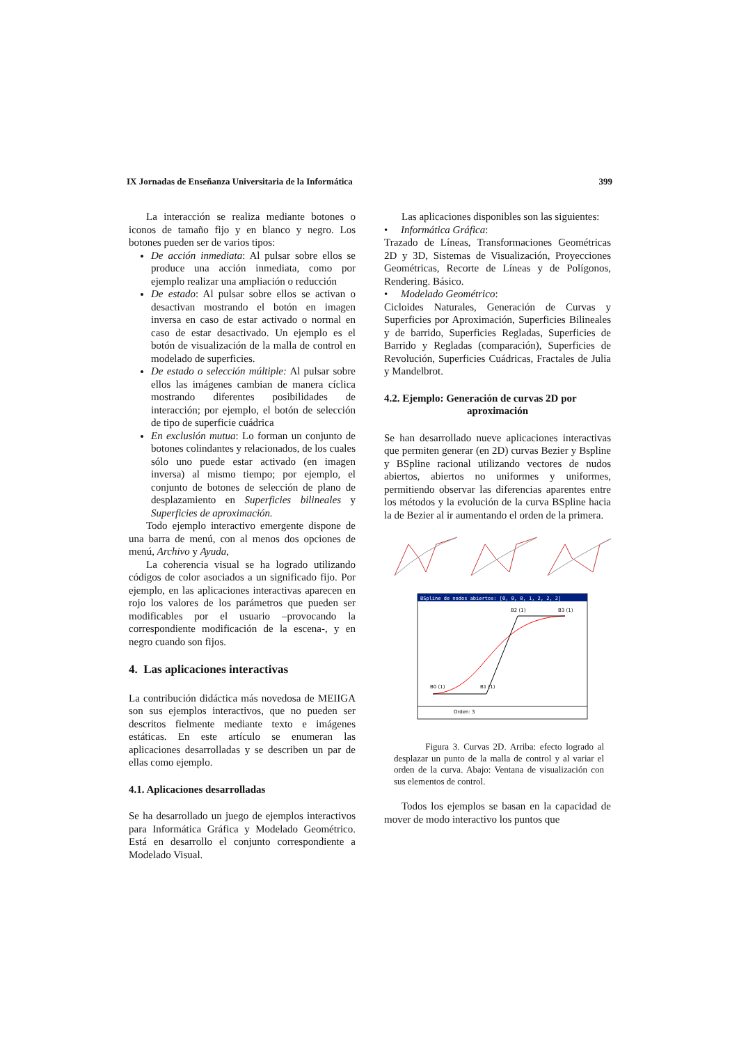IX Jornadas de Enseñanza Universitaria de la Informática 399
La interacción se realiza mediante botones o iconos de tamaño fijo y en blanco y negro. Los botones pueden ser de varios tipos:
De acción inmediata: Al pulsar sobre ellos se produce una acción inmediata, como por ejemplo realizar una ampliación o reducción
De estado: Al pulsar sobre ellos se activan o desactivan mostrando el botón en imagen inversa en caso de estar activado o normal en caso de estar desactivado. Un ejemplo es el botón de visualización de la malla de control en modelado de superficies.
De estado o selección múltiple: Al pulsar sobre ellos las imágenes cambian de manera cíclica mostrando diferentes posibilidades de interacción; por ejemplo, el botón de selección de tipo de superficie cuádrica
En exclusión mutua: Lo forman un conjunto de botones colindantes y relacionados, de los cuales sólo uno puede estar activado (en imagen inversa) al mismo tiempo; por ejemplo, el conjunto de botones de selección de plano de desplazamiento en Superficies bilineales y Superficies de aproximación.
Todo ejemplo interactivo emergente dispone de una barra de menú, con al menos dos opciones de menú, Archivo y Ayuda,
La coherencia visual se ha logrado utilizando códigos de color asociados a un significado fijo. Por ejemplo, en las aplicaciones interactivas aparecen en rojo los valores de los parámetros que pueden ser modificables por el usuario –provocando la correspondiente modificación de la escena-, y en negro cuando son fijos.
4. Las aplicaciones interactivas
La contribución didáctica más novedosa de MEIIGA son sus ejemplos interactivos, que no pueden ser descritos fielmente mediante texto e imágenes estáticas. En este artículo se enumeran las aplicaciones desarrolladas y se describen un par de ellas como ejemplo.
4.1. Aplicaciones desarrolladas
Se ha desarrollado un juego de ejemplos interactivos para Informática Gráfica y Modelado Geométrico. Está en desarrollo el conjunto correspondiente a Modelado Visual.
Las aplicaciones disponibles son las siguientes:
• Informática Gráfica:
Trazado de Líneas, Transformaciones Geométricas 2D y 3D, Sistemas de Visualización, Proyecciones Geométricas, Recorte de Líneas y de Polígonos, Rendering. Básico.
• Modelado Geométrico:
Cicloides Naturales, Generación de Curvas y Superficies por Aproximación, Superficies Bilineales y de barrido, Superficies Regladas, Superficies de Barrido y Regladas (comparación), Superficies de Revolución, Superficies Cuádricas, Fractales de Julia y Mandelbrot.
4.2. Ejemplo: Generación de curvas 2D por
aproximación
Se han desarrollado nueve aplicaciones interactivas que permiten generar (en 2D) curvas Bezier y Bspline y BSpline racional utilizando vectores de nudos abiertos, abiertos no uniformes y uniformes, permitiendo observar las diferencias aparentes entre los métodos y la evolución de la curva BSpline hacia la de Bezier al ir aumentando el orden de la primera.
BSpline de nodos abiertos: [0, 0, 0, 1, 2, 2, 2]
B0 (1)
B1 (1)
B2 (1)
B3 (1)
Orden: 3
Figura 3. Curvas 2D. Arriba: efecto logrado al desplazar un punto de la malla de control y al variar el orden de la curva. Abajo: Ventana de visualización con sus elementos de control.
Todos los ejemplos se basan en la capacidad de mover de modo interactivo los puntos que